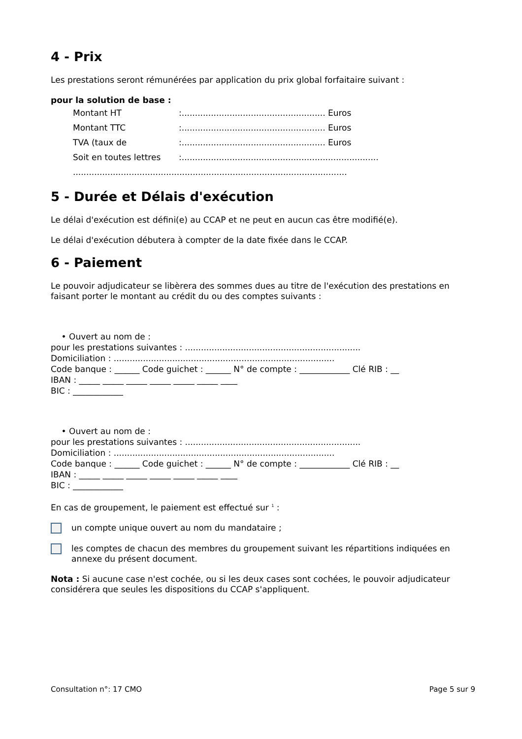4 - Prix
Les prestations seront rémunérées par application du prix global forfaitaire suivant :
pour la solution de base :
Montant HT:...................................................... Euros
Montant TTC:...................................................... Euros
TVA (taux de:...................................................... Euros
Soit en toutes lettres:..........................................................................
.......................................................................................................
5 - Durée et Délais d'exécution
Le délai d'exécution est défini(e) au CCAP et ne peut en aucun cas être modifié(e).
Le délai d'exécution débutera à compter de la date fixée dans le CCAP.
6 - Paiement
Le pouvoir adjudicateur se libèrera des sommes dues au titre de l'exécution des prestations en faisant porter le montant au crédit du ou des comptes suivants :
• Ouvert au nom de :
pour les prestations suivantes : ..................................................................
Domiciliation : ...................................................................................
Code banque : ______ Code guichet : ______ N° de compte : ____________ Clé RIB : __
IBAN : _____ _____ _____ _____ _____ _____ ____
BIC : ____________
• Ouvert au nom de :
pour les prestations suivantes : ..................................................................
Domiciliation : ...................................................................................
Code banque : ______ Code guichet : ______ N° de compte : ____________ Clé RIB : __
IBAN : _____ _____ _____ _____ _____ _____ ____
BIC : ____________
En cas de groupement, le paiement est effectué sur <sup>1</sup> :
un compte unique ouvert au nom du mandataire ;
les comptes de chacun des membres du groupement suivant les répartitions indiquées en annexe du présent document.
Nota : Si aucune case n'est cochée, ou si les deux cases sont cochées, le pouvoir adjudicateur considérera que seules les dispositions du CCAP s'appliquent.
Consultation n°: 17 CMO Page 5 sur 9